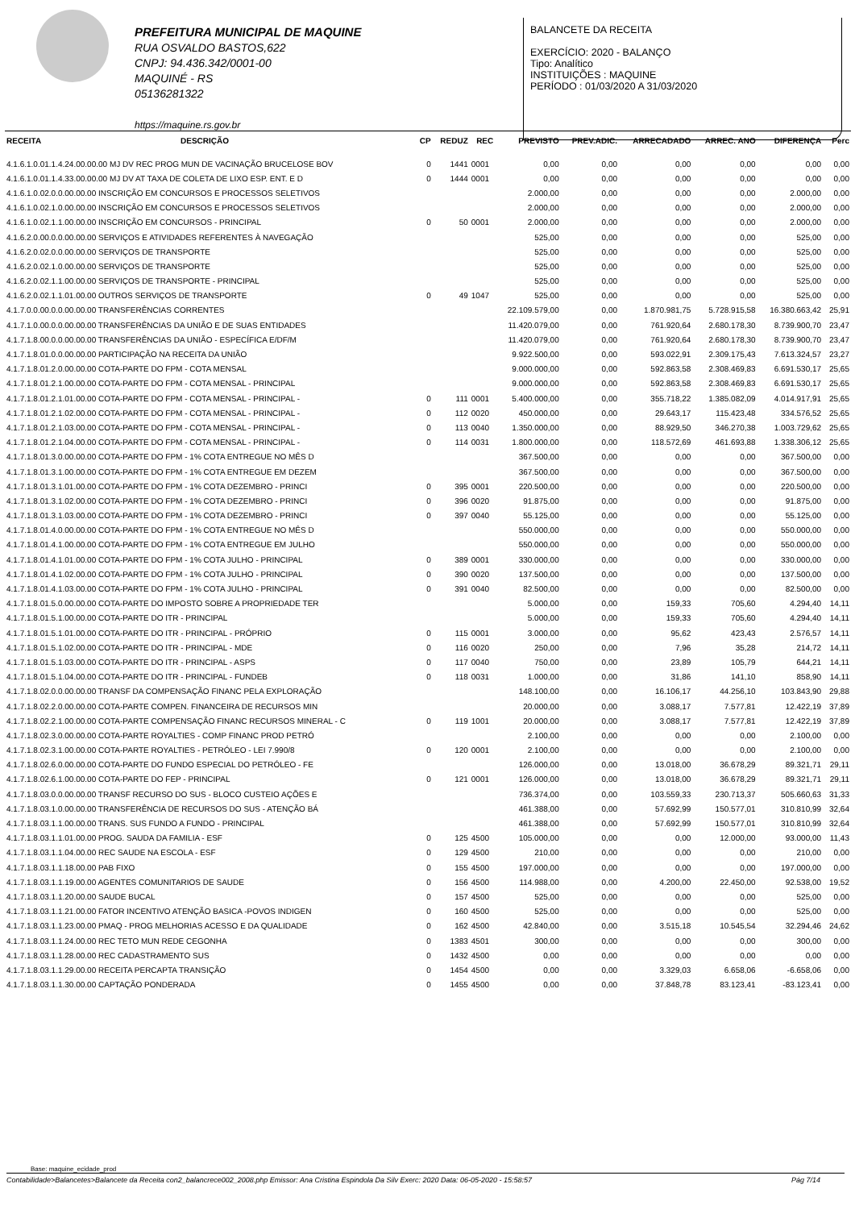PREFEITURA MUNICIPAL DE MAQUINE
RUA OSVALDO BASTOS,622
CNPJ: 94.436.342/0001-00
MAQUINÉ - RS
05136281322
https://maquine.rs.gov.br
BALANCETE DA RECEITA
EXERCÍCIO: 2020 - BALANÇO
Tipo: Analítico
INSTITUIÇÕES : MAQUINE
PERÍODO : 01/03/2020 A 31/03/2020
| RECEITA | DESCRIÇÃO | CP | REDUZ | REC | PREVISTO | PREV.ADIC. | ARRECADADO | ARREC. ANO | DIFERENÇA | Perc |
| --- | --- | --- | --- | --- | --- | --- | --- | --- | --- | --- |
| 4.1.6.1.0.01.1.4.24.00.00.00 MJ DV REC PROG MUN DE VACINAÇÃO BRUCELOSE BOV | | 0 | 1441 | 0001 | 0,00 | 0,00 | 0,00 | 0,00 | 0,00 | 0,00 |
| 4.1.6.1.0.01.1.4.33.00.00.00 MJ DV AT TAXA DE COLETA DE LIXO ESP. ENT. E D | | 0 | 1444 | 0001 | 0,00 | 0,00 | 0,00 | 0,00 | 0,00 | 0,00 |
| 4.1.6.1.0.02.0.0.00.00.00 INSCRIÇÃO EM CONCURSOS E PROCESSOS SELETIVOS | | | | | 2.000,00 | 0,00 | 0,00 | 0,00 | 2.000,00 | 0,00 |
| 4.1.6.1.0.02.1.0.00.00.00 INSCRIÇÃO EM CONCURSOS E PROCESSOS SELETIVOS | | | | | 2.000,00 | 0,00 | 0,00 | 0,00 | 2.000,00 | 0,00 |
| 4.1.6.1.0.02.1.1.00.00.00 INSCRIÇÃO EM CONCURSOS - PRINCIPAL | | 0 | 50 | 0001 | 2.000,00 | 0,00 | 0,00 | 0,00 | 2.000,00 | 0,00 |
| 4.1.6.2.0.00.0.0.00.00.00 SERVIÇOS E ATIVIDADES REFERENTES À NAVEGAÇÃO | | | | | 525,00 | 0,00 | 0,00 | 0,00 | 525,00 | 0,00 |
| 4.1.6.2.0.02.0.0.00.00.00 SERVIÇOS DE TRANSPORTE | | | | | 525,00 | 0,00 | 0,00 | 0,00 | 525,00 | 0,00 |
| 4.1.6.2.0.02.1.0.00.00.00 SERVIÇOS DE TRANSPORTE | | | | | 525,00 | 0,00 | 0,00 | 0,00 | 525,00 | 0,00 |
| 4.1.6.2.0.02.1.1.00.00.00 SERVIÇOS DE TRANSPORTE - PRINCIPAL | | | | | 525,00 | 0,00 | 0,00 | 0,00 | 525,00 | 0,00 |
| 4.1.6.2.0.02.1.1.01.00.00 OUTROS SERVIÇOS DE TRANSPORTE | | 0 | 49 | 1047 | 525,00 | 0,00 | 0,00 | 0,00 | 525,00 | 0,00 |
| 4.1.7.0.0.00.0.0.00.00.00 TRANSFERÊNCIAS CORRENTES | | | | | 22.109.579,00 | 0,00 | 1.870.981,75 | 5.728.915,58 | 16.380.663,42 | 25,91 |
| 4.1.7.1.0.00.0.0.00.00.00 TRANSFERÊNCIAS DA UNIÃO E DE SUAS ENTIDADES | | | | | 11.420.079,00 | 0,00 | 761.920,64 | 2.680.178,30 | 8.739.900,70 | 23,47 |
| 4.1.7.1.8.00.0.0.00.00.00 TRANSFERÊNCIAS DA UNIÃO - ESPECÍFICA E/DF/M | | | | | 11.420.079,00 | 0,00 | 761.920,64 | 2.680.178,30 | 8.739.900,70 | 23,47 |
| 4.1.7.1.8.01.0.0.00.00.00 PARTICIPAÇÃO NA RECEITA DA UNIÃO | | | | | 9.922.500,00 | 0,00 | 593.022,91 | 2.309.175,43 | 7.613.324,57 | 23,27 |
| 4.1.7.1.8.01.2.0.00.00.00 COTA-PARTE DO FPM - COTA MENSAL | | | | | 9.000.000,00 | 0,00 | 592.863,58 | 2.308.469,83 | 6.691.530,17 | 25,65 |
| 4.1.7.1.8.01.2.1.00.00.00 COTA-PARTE DO FPM - COTA MENSAL - PRINCIPAL | | | | | 9.000.000,00 | 0,00 | 592.863,58 | 2.308.469,83 | 6.691.530,17 | 25,65 |
| 4.1.7.1.8.01.2.1.01.00.00 COTA-PARTE DO FPM - COTA MENSAL - PRINCIPAL - | | 0 | 111 | 0001 | 5.400.000,00 | 0,00 | 355.718,22 | 1.385.082,09 | 4.014.917,91 | 25,65 |
| 4.1.7.1.8.01.2.1.02.00.00 COTA-PARTE DO FPM - COTA MENSAL - PRINCIPAL - | | 0 | 112 | 0020 | 450.000,00 | 0,00 | 29.643,17 | 115.423,48 | 334.576,52 | 25,65 |
| 4.1.7.1.8.01.2.1.03.00.00 COTA-PARTE DO FPM - COTA MENSAL - PRINCIPAL - | | 0 | 113 | 0040 | 1.350.000,00 | 0,00 | 88.929,50 | 346.270,38 | 1.003.729,62 | 25,65 |
| 4.1.7.1.8.01.2.1.04.00.00 COTA-PARTE DO FPM - COTA MENSAL - PRINCIPAL - | | 0 | 114 | 0031 | 1.800.000,00 | 0,00 | 118.572,69 | 461.693,88 | 1.338.306,12 | 25,65 |
| 4.1.7.1.8.01.3.0.00.00.00 COTA-PARTE DO FPM - 1% COTA ENTREGUE NO MÊS D | | | | | 367.500,00 | 0,00 | 0,00 | 0,00 | 367.500,00 | 0,00 |
| 4.1.7.1.8.01.3.1.00.00.00 COTA-PARTE DO FPM - 1% COTA ENTREGUE EM DEZEM | | | | | 367.500,00 | 0,00 | 0,00 | 0,00 | 367.500,00 | 0,00 |
| 4.1.7.1.8.01.3.1.01.00.00 COTA-PARTE DO FPM - 1% COTA DEZEMBRO - PRINCI | | 0 | 395 | 0001 | 220.500,00 | 0,00 | 0,00 | 0,00 | 220.500,00 | 0,00 |
| 4.1.7.1.8.01.3.1.02.00.00 COTA-PARTE DO FPM - 1% COTA DEZEMBRO - PRINCI | | 0 | 396 | 0020 | 91.875,00 | 0,00 | 0,00 | 0,00 | 91.875,00 | 0,00 |
| 4.1.7.1.8.01.3.1.03.00.00 COTA-PARTE DO FPM - 1% COTA DEZEMBRO - PRINCI | | 0 | 397 | 0040 | 55.125,00 | 0,00 | 0,00 | 0,00 | 55.125,00 | 0,00 |
| 4.1.7.1.8.01.4.0.00.00.00 COTA-PARTE DO FPM - 1% COTA ENTREGUE NO MÊS D | | | | | 550.000,00 | 0,00 | 0,00 | 0,00 | 550.000,00 | 0,00 |
| 4.1.7.1.8.01.4.1.00.00.00 COTA-PARTE DO FPM - 1% COTA ENTREGUE EM JULHO | | | | | 550.000,00 | 0,00 | 0,00 | 0,00 | 550.000,00 | 0,00 |
| 4.1.7.1.8.01.4.1.01.00.00 COTA-PARTE DO FPM - 1% COTA JULHO - PRINCIPAL | | 0 | 389 | 0001 | 330.000,00 | 0,00 | 0,00 | 0,00 | 330.000,00 | 0,00 |
| 4.1.7.1.8.01.4.1.02.00.00 COTA-PARTE DO FPM - 1% COTA JULHO - PRINCIPAL | | 0 | 390 | 0020 | 137.500,00 | 0,00 | 0,00 | 0,00 | 137.500,00 | 0,00 |
| 4.1.7.1.8.01.4.1.03.00.00 COTA-PARTE DO FPM - 1% COTA JULHO - PRINCIPAL | | 0 | 391 | 0040 | 82.500,00 | 0,00 | 0,00 | 0,00 | 82.500,00 | 0,00 |
| 4.1.7.1.8.01.5.0.00.00.00 COTA-PARTE DO IMPOSTO SOBRE A PROPRIEDADE TER | | | | | 5.000,00 | 0,00 | 159,33 | 705,60 | 4.294,40 | 14,11 |
| 4.1.7.1.8.01.5.1.00.00.00 COTA-PARTE DO ITR - PRINCIPAL | | | | | 5.000,00 | 0,00 | 159,33 | 705,60 | 4.294,40 | 14,11 |
| 4.1.7.1.8.01.5.1.01.00.00 COTA-PARTE DO ITR - PRINCIPAL - PRÓPRIO | | 0 | 115 | 0001 | 3.000,00 | 0,00 | 95,62 | 423,43 | 2.576,57 | 14,11 |
| 4.1.7.1.8.01.5.1.02.00.00 COTA-PARTE DO ITR - PRINCIPAL - MDE | | 0 | 116 | 0020 | 250,00 | 0,00 | 7,96 | 35,28 | 214,72 | 14,11 |
| 4.1.7.1.8.01.5.1.03.00.00 COTA-PARTE DO ITR - PRINCIPAL - ASPS | | 0 | 117 | 0040 | 750,00 | 0,00 | 23,89 | 105,79 | 644,21 | 14,11 |
| 4.1.7.1.8.01.5.1.04.00.00 COTA-PARTE DO ITR - PRINCIPAL - FUNDEB | | 0 | 118 | 0031 | 1.000,00 | 0,00 | 31,86 | 141,10 | 858,90 | 14,11 |
| 4.1.7.1.8.02.0.0.00.00.00 TRANSF DA COMPENSAÇÃO FINANC PELA EXPLORAÇÃO | | | | | 148.100,00 | 0,00 | 16.106,17 | 44.256,10 | 103.843,90 | 29,88 |
| 4.1.7.1.8.02.2.0.00.00.00 COTA-PARTE COMPEN. FINANCEIRA DE RECURSOS MIN | | | | | 20.000,00 | 0,00 | 3.088,17 | 7.577,81 | 12.422,19 | 37,89 |
| 4.1.7.1.8.02.2.1.00.00.00 COTA-PARTE COMPENSAÇÃO FINANC RECURSOS MINERAL - C | | 0 | 119 | 1001 | 20.000,00 | 0,00 | 3.088,17 | 7.577,81 | 12.422,19 | 37,89 |
| 4.1.7.1.8.02.3.0.00.00.00 COTA-PARTE ROYALTIES - COMP FINANC PROD PETRÓ | | | | | 2.100,00 | 0,00 | 0,00 | 0,00 | 2.100,00 | 0,00 |
| 4.1.7.1.8.02.3.1.00.00.00 COTA-PARTE ROYALTIES - PETRÓLEO - LEI 7.990/8 | | 0 | 120 | 0001 | 2.100,00 | 0,00 | 0,00 | 0,00 | 2.100,00 | 0,00 |
| 4.1.7.1.8.02.6.0.00.00.00 COTA-PARTE DO FUNDO ESPECIAL DO PETRÓLEO - FE | | | | | 126.000,00 | 0,00 | 13.018,00 | 36.678,29 | 89.321,71 | 29,11 |
| 4.1.7.1.8.02.6.1.00.00.00 COTA-PARTE DO FEP - PRINCIPAL | | 0 | 121 | 0001 | 126.000,00 | 0,00 | 13.018,00 | 36.678,29 | 89.321,71 | 29,11 |
| 4.1.7.1.8.03.0.0.00.00.00 TRANSF RECURSO DO SUS - BLOCO CUSTEIO AÇÕES E | | | | | 736.374,00 | 0,00 | 103.559,33 | 230.713,37 | 505.660,63 | 31,33 |
| 4.1.7.1.8.03.1.0.00.00.00 TRANSFERÊNCIA DE RECURSOS DO SUS - ATENÇÃO BÁ | | | | | 461.388,00 | 0,00 | 57.692,99 | 150.577,01 | 310.810,99 | 32,64 |
| 4.1.7.1.8.03.1.1.00.00.00 TRANS. SUS FUNDO A FUNDO - PRINCIPAL | | | | | 461.388,00 | 0,00 | 57.692,99 | 150.577,01 | 310.810,99 | 32,64 |
| 4.1.7.1.8.03.1.1.01.00.00 PROG. SAUDA DA FAMILIA - ESF | | 0 | 125 | 4500 | 105.000,00 | 0,00 | 0,00 | 12.000,00 | 93.000,00 | 11,43 |
| 4.1.7.1.8.03.1.1.04.00.00 REC SAUDE NA ESCOLA - ESF | | 0 | 129 | 4500 | 210,00 | 0,00 | 0,00 | 0,00 | 210,00 | 0,00 |
| 4.1.7.1.8.03.1.1.18.00.00 PAB FIXO | | 0 | 155 | 4500 | 197.000,00 | 0,00 | 0,00 | 0,00 | 197.000,00 | 0,00 |
| 4.1.7.1.8.03.1.1.19.00.00 AGENTES COMUNITARIOS DE SAUDE | | 0 | 156 | 4500 | 114.988,00 | 0,00 | 4.200,00 | 22.450,00 | 92.538,00 | 19,52 |
| 4.1.7.1.8.03.1.1.20.00.00 SAUDE BUCAL | | 0 | 157 | 4500 | 525,00 | 0,00 | 0,00 | 0,00 | 525,00 | 0,00 |
| 4.1.7.1.8.03.1.1.21.00.00 FATOR INCENTIVO ATENÇÃO BASICA -POVOS INDIGEN | | 0 | 160 | 4500 | 525,00 | 0,00 | 0,00 | 0,00 | 525,00 | 0,00 |
| 4.1.7.1.8.03.1.1.23.00.00 PMAQ - PROG MELHORIAS ACESSO E DA QUALIDADE | | 0 | 162 | 4500 | 42.840,00 | 0,00 | 3.515,18 | 10.545,54 | 32.294,46 | 24,62 |
| 4.1.7.1.8.03.1.1.24.00.00 REC TETO MUN REDE CEGONHA | | 0 | 1383 | 4501 | 300,00 | 0,00 | 0,00 | 0,00 | 300,00 | 0,00 |
| 4.1.7.1.8.03.1.1.28.00.00 REC CADASTRAMENTO SUS | | 0 | 1432 | 4500 | 0,00 | 0,00 | 0,00 | 0,00 | 0,00 | 0,00 |
| 4.1.7.1.8.03.1.1.29.00.00 RECEITA PERCAPTA TRANSIÇÃO | | 0 | 1454 | 4500 | 0,00 | 0,00 | 3.329,03 | 6.658,06 | -6.658,06 | 0,00 |
| 4.1.7.1.8.03.1.1.30.00.00 CAPTAÇÃO PONDERADA | | 0 | 1455 | 4500 | 0,00 | 0,00 | 37.848,78 | 83.123,41 | -83.123,41 | 0,00 |
Base: maquine_ecidade_prod
Contabilidade>Balancetes>Balancete da Receita con2_balancrece002_2008.php Emissor: Ana Cristina Espindola Da Silv Exerc: 2020 Data: 06-05-2020 - 15:58:57 Pág 7/14